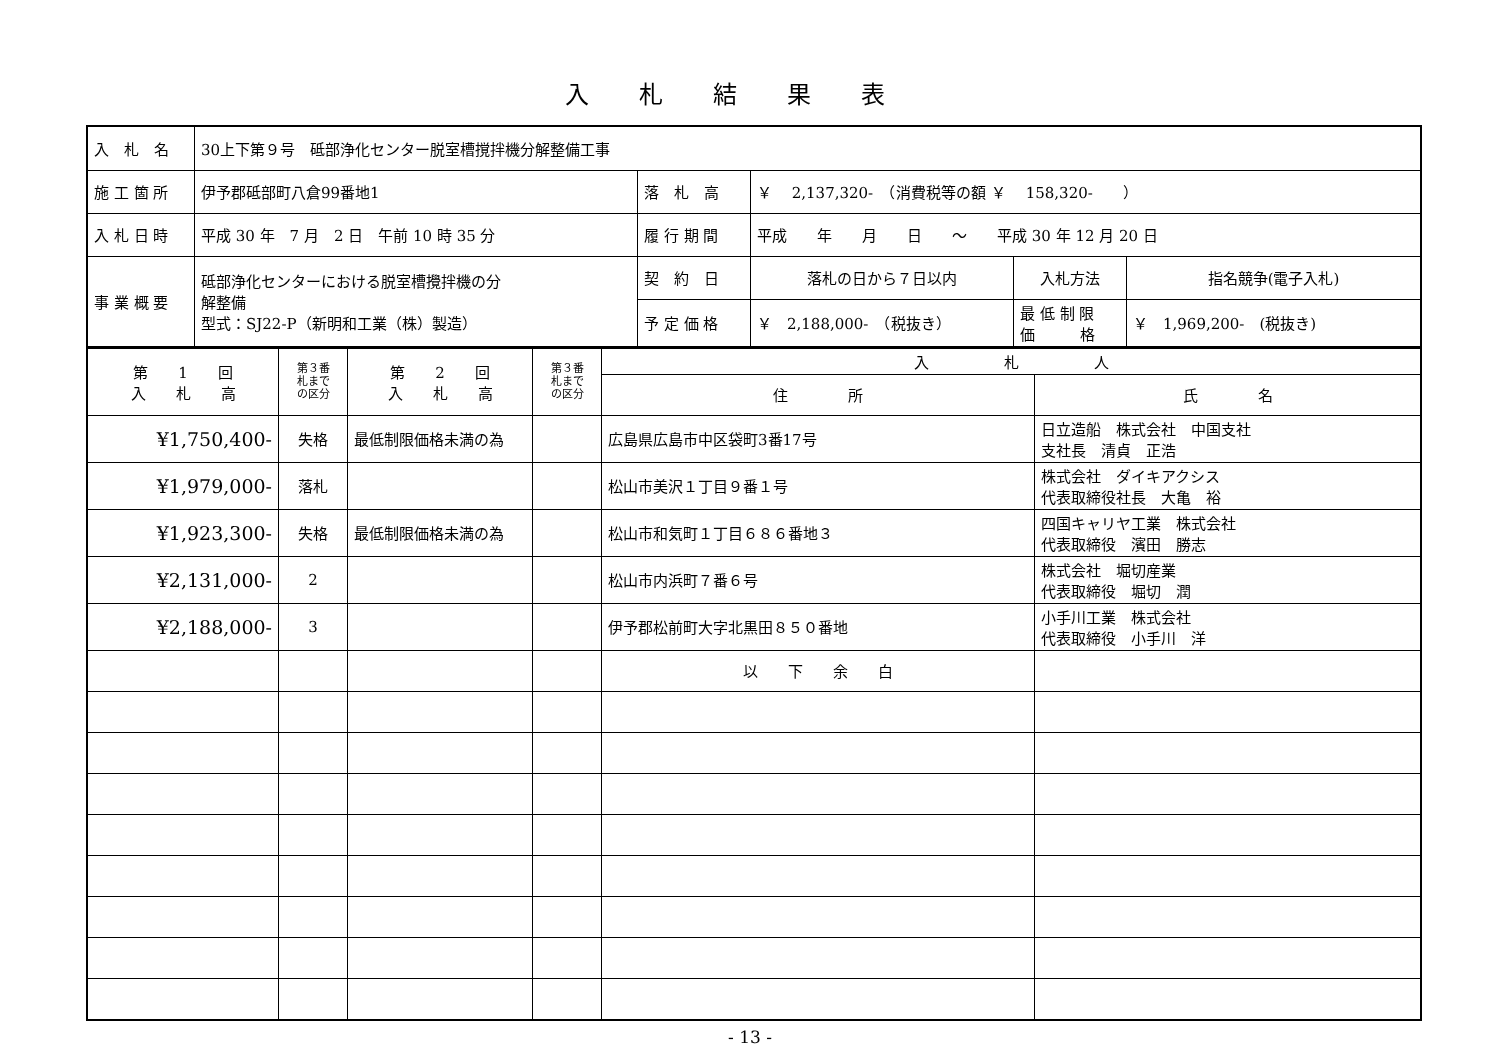入札結果表
| 入 札 名 | 30上下第９号 砥部浄化センター脱室槽撹拌機分解整備工事 | | | | |
| 施 工 箇 所 | 伊予郡砥部町八倉99番地1 | 落 札 高 | ￥ 2,137,320- （消費税等の額 ￥ 158,320- ） | | |
| 入 札 日 時 | 平成 30 年 7 月 2 日 午前 10 時 35 分 | 履 行 期 間 | 平成 年 月 日 ～ 平成 30 年 12 月 20 日 | | |
| 事 業 概 要 | 砥部浄化センターにおける脱室槽攪拌機の分 解整備 型式：SJ22-P（新明和工業（株）製造） | 契 約 日 | 落札の日から７日以内 | 入札方法 | 指名競争(電子入札) |
| | | 予 定 価 格 | ￥ 2,188,000- （税抜き） | 最 低 制 限 価 格 | ￥ 1,969,200- (税抜き) |
| 第 1 回 入 札 高 | 第３番 札まで の区分 | 第 2 回 入 札 高 | 第３番 札まで の区分 | 入 札 人 | |
| | | | | 住 所 | 氏 名 |
| ¥1,750,400- | 失格 | 最低制限価格未満の為 | | 広島県広島市中区袋町3番17号 | 日立造船 株式会社 中国支社 支社長 清貞 正浩 |
| ¥1,979,000- | 落札 | | | 松山市美沢１丁目９番１号 | 株式会社 ダイキアクシス 代表取締役社長 大亀 裕 |
| ¥1,923,300- | 失格 | 最低制限価格未満の為 | | 松山市和気町１丁目６８６番地３ | 四国キャリヤ工業 株式会社 代表取締役 濱田 勝志 |
| ¥2,131,000- | 2 | | | 松山市内浜町７番６号 | 株式会社 堀切産業 代表取締役 堀切 潤 |
| ¥2,188,000- | 3 | | | 伊予郡松前町大字北黒田８５０番地 | 小手川工業 株式会社 代表取締役 小手川 洋 |
| | | | | 以 下 余 白 | |
- 13 -